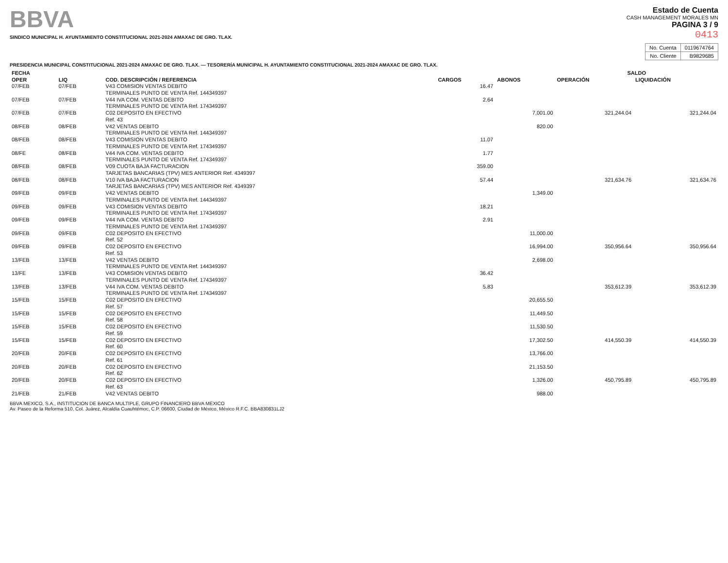BBVA
SINDICO MUNICIPAL H. AYUNTAMIENTO CONSTITUCIONAL 2021-2024 AMAXAC DE GRO. TLAX.
Estado de Cuenta
CASH MANAGEMENT MORALES MN
PAGINA 3 / 9
0413
| No. Cuenta | 0119674764 |
| No. Cliente | B9829685 |
PRESIDENCIA MUNICIPAL CONSTITUCIONAL 2021-2024 AMAXAC DE GRO. TLAX. — TESORERÍA MUNICIPAL H. AYUNTAMIENTO CONSTITUCIONAL 2021-2024 AMAXAC DE GRO. TLAX.
| FECHA | | | | | SALDO | |
| --- | --- | --- | --- | --- | --- | --- |
| OPER | LIQ | COD. DESCRIPCIÓN / REFERENCIA | CARGOS | ABONOS | OPERACIÓN | LIQUIDACIÓN |
| 07/FEB | 07/FEB | V43 COMISION VENTAS DEBITO TERMINALES PUNTO DE VENTA Ref. 144349397 | 16.47 | | | |
| 07/FEB | 07/FEB | V44 IVA COM. VENTAS DEBITO TERMINALES PUNTO DE VENTA Ref. 174349397 | 2.64 | | | |
| 07/FEB | 07/FEB | C02 DEPOSITO EN EFECTIVO Ref. 43 | | 7,001.00 | 321,244.04 | 321,244.04 |
| 08/FEB | 08/FEB | V42 VENTAS DEBITO TERMINALES PUNTO DE VENTA Ref. 144349397 | | 820.00 | | |
| 08/FEB | 08/FEB | V43 COMISION VENTAS DEBITO TERMINALES PUNTO DE VENTA Ref. 174349397 | 11.07 | | | |
| 08/FE | 08/FEB | V44 IVA COM. VENTAS DEBITO TERMINALES PUNTO DE VENTA Ref. 174349397 | 1.77 | | | |
| 08/FEB | 08/FEB | V09 CUOTA BAJA FACTURACION TARJETAS BANCARIAS (TPV) MES ANTERIOR Ref. 4349397 | 359.00 | | | |
| 08/FEB | 08/FEB | V10 IVA BAJA FACTURACION TARJETAS BANCARIAS (TPV) MES ANTERIOR Ref. 4349397 | 57.44 | | 321,634.76 | 321,634.76 |
| 09/FEB | 09/FEB | V42 VENTAS DEBITO TERMINALES PUNTO DE VENTA Ref. 144349397 | | 1,349.00 | | |
| 09/FEB | 09/FEB | V43 COMISION VENTAS DEBITO TERMINALES PUNTO DE VENTA Ref. 174349397 | 18.21 | | | |
| 09/FEB | 09/FEB | V44 IVA COM. VENTAS DEBITO TERMINALES PUNTO DE VENTA Ref. 174349397 | 2.91 | | | |
| 09/FEB | 09/FEB | C02 DEPOSITO EN EFECTIVO Ref. 52 | | 11,000.00 | | |
| 09/FEB | 09/FEB | C02 DEPOSITO EN EFECTIVO Ref. 53 | | 16,994.00 | 350,956.64 | 350,956.64 |
| 13/FEB | 13/FEB | V42 VENTAS DEBITO TERMINALES PUNTO DE VENTA Ref. 144349397 | | 2,698.00 | | |
| 13/FE | 13/FEB | V43 COMISION VENTAS DEBITO TERMINALES PUNTO DE VENTA Ref. 174349397 | 36.42 | | | |
| 13/FEB | 13/FEB | V44 IVA COM. VENTAS DEBITO TERMINALES PUNTO DE VENTA Ref. 174349397 | 5.83 | | 353,612.39 | 353,612.39 |
| 15/FEB | 15/FEB | C02 DEPOSITO EN EFECTIVO Ref. 57 | | 20,655.50 | | |
| 15/FEB | 15/FEB | C02 DEPOSITO EN EFECTIVO Ref. 58 | | 11,449.50 | | |
| 15/FEB | 15/FEB | C02 DEPOSITO EN EFECTIVO Ref. 59 | | 11,530.50 | | |
| 15/FEB | 15/FEB | C02 DEPOSITO EN EFECTIVO Ref. 60 | | 17,302.50 | 414,550.39 | 414,550.39 |
| 20/FEB | 20/FEB | C02 DEPOSITO EN EFECTIVO Ref. 61 | | 13,766.00 | | |
| 20/FEB | 20/FEB | C02 DEPOSITO EN EFECTIVO Ref. 62 | | 21,153.50 | | |
| 20/FEB | 20/FEB | C02 DEPOSITO EN EFECTIVO Ref. 63 | | 1,326.00 | 450,795.89 | 450,795.89 |
| 21/FEB | 21/FEB | V42 VENTAS DEBITO | | 988.00 | | |
BBVA MEXICO, S.A., INSTITUCION DE BANCA MULTIPLE, GRUPO FINANCIERO BBVA MEXICO
Av. Paseo de la Reforma 510, Col. Juárez, Alcaldía Cuauhtémoc, C.P. 06600, Ciudad de México, México R.F.C. BBA830831LJ2